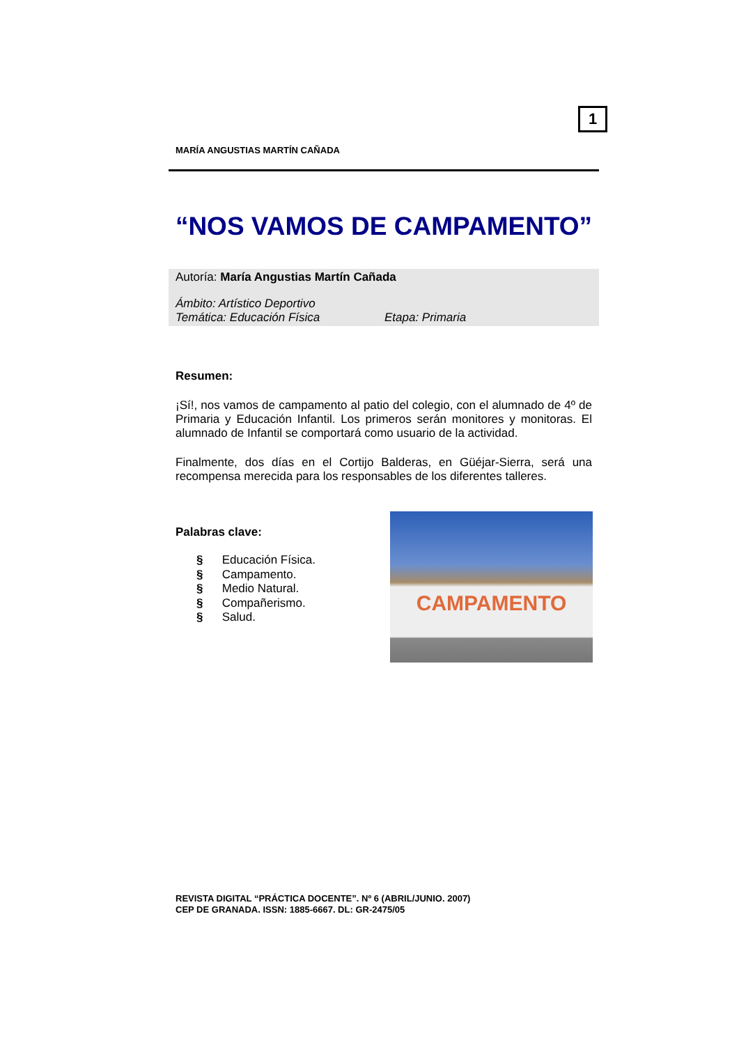1
MARÍA ANGUSTIAS MARTÍN CAÑADA
“NOS VAMOS DE CAMPAMENTO”
Autoría: María Angustias Martín Cañada
Ámbito: Artístico Deportivo
Temática: Educación Física Etapa: Primaria
Resumen:
¡Sí!, nos vamos de campamento al patio del colegio, con el alumnado de 4º de Primaria y Educación Infantil. Los primeros serán monitores y monitoras. El alumnado de Infantil se comportará como usuario de la actividad.
Finalmente, dos días en el Cortijo Balderas, en Güéjar-Sierra, será una recompensa merecida para los responsables de los diferentes talleres.
Palabras clave:
§ Educación Física.
§ Campamento.
§ Medio Natural.
§ Compañerismo.
§ Salud.
CAMPAMENTO
REVISTA DIGITAL “PRÁCTICA DOCENTE”. Nº 6 (ABRIL/JUNIO. 2007)
CEP DE GRANADA. ISSN: 1885-6667. DL: GR-2475/05